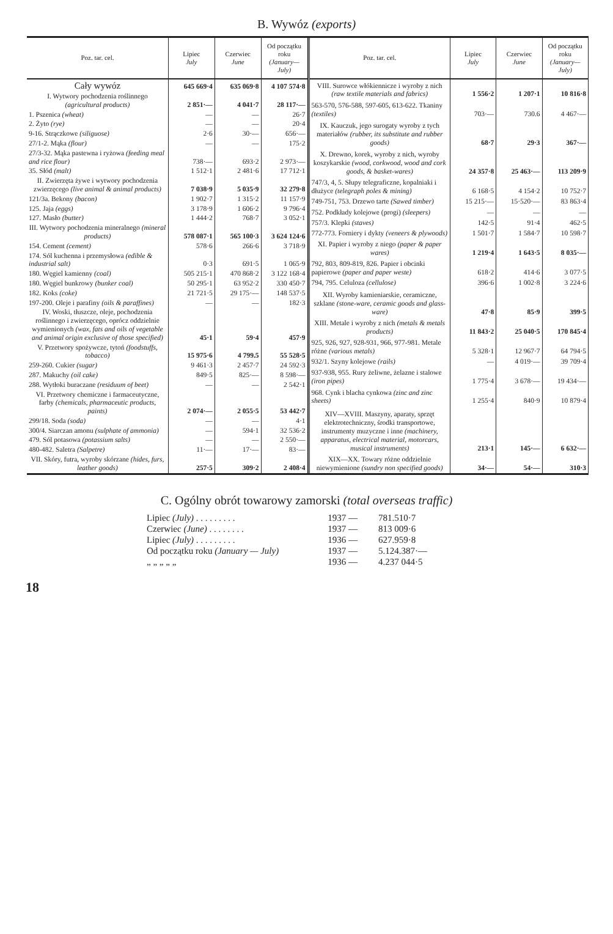B. Wywóz (exports)
| Poz. tar. cel. | Lipiec July | Czerwiec June | Od początku roku (January—July) |
| --- | --- | --- | --- |
| Cały wywóz | 645 669·4 | 635 069·8 | 4 107 574·8 |
| I. Wytwory pochodzenia roślinnego (agricultural products) | 2 851·— | 4 041·7 | 28 117·— |
| 1. Pszenica (wheat) | — | — | 26·7 |
| 2. Żyto (rye) | — | — | 20·4 |
| 9-16. Strączkowe (siliguose) | 2·6 | 30·— | 656·— |
| 27/1-2. Mąka (flour) | — | — | 175·2 |
| 27/3-32. Mąka pastewna i ryżowa (feeding meal and rice flour) | 738·— | 693·2 | 2 973·— |
| 35. Słód (malt) | 1 512·1 | 2 481·6 | 17 712·1 |
| II. Zwierzęta żywe i wytwory pochodzenia zwierzęcego (live animal & animal products) | 7 038·9 | 5 035·9 | 32 279·8 |
| 121/3a. Bekony (bacon) | 1 902·7 | 1 315·2 | 11 157·9 |
| 125. Jaja (eggs) | 3 178·9 | 1 606·2 | 9 796·4 |
| 127. Masło (butter) | 1 444·2 | 768·7 | 3 052·1 |
| III. Wytwory pochodzenia mineralnego (mineral products) | 578 087·1 | 565 100·3 | 3 624 124·6 |
| 154. Cement (cement) | 578·6 | 266·6 | 3 718·9 |
| 174. Sól kuchenna i przemysłowa (edible & industrial salt) | 0·3 | 691·5 | 1 065·9 |
| 180. Węgiel kamienny (coal) | 505 215·1 | 470 868·2 | 3 122 168·4 |
| 180. Węgiel bunkrowy (bunker coal) | 50 295·1 | 63 952·2 | 330 450·7 |
| 182. Koks (coke) | 21 721·5 | 29 175·— | 148 537·5 |
| 197-200. Oleje i parafiny (oils & paraffines) | — | — | 182·3 |
| IV. Woski, tłuszcze, oleje, pochodzenia roślinnego i zwierzęcego, oprócz oddzielnie wymienionych (wax, fats and oils of vegetable and animal origin exclusive of those specified) | 45·1 | 59·4 | 457·9 |
| V. Przetwory spożywcze, tytoń (foodstuffs, tobacco) | 15 975·6 | 4 799.5 | 55 528·5 |
| 259-260. Cukier (sugar) | 9 461·3 | 2 457·7 | 24 592·3 |
| 287. Makuchy (oil cake) | 849·5 | 825·— | 8 598·— |
| 288. Wytłoki buraczane (residuum of beet) | — | — | 2 542·1 |
| VI. Przetwory chemiczne i farmaceutyczne, farby (chemicals, pharmaceutic products, paints) | 2 074·— | 2 055·5 | 53 442·7 |
| 299/18. Soda (soda) | — | — | 4·1 |
| 300/4. Siarczan amonu (sulphate of ammonia) | — | 594·1 | 32 536·2 |
| 479. Sól potasowa (potassium salts) | — | — | 2 550·— |
| 480-482. Saletra (Salpetre) | 11·— | 17·— | 83·— |
| VII. Skóry, futra, wyroby skórzane (hides, furs, leather goods) | 257·5 | 309·2 | 2 408·4 |
| Poz. tar. cel. | Lipiec July | Czerwiec June | Od początku roku (January—July) |
| --- | --- | --- | --- |
| VIII. Surowce włókiennicze i wyroby z nich (raw textile materials and fabrics) | 1 556·2 | 1 207·1 | 10 816·8 |
| 563-570, 576-588, 597-605, 613-622. Tkaniny (textiles) | 703·— | 730.6 | 4 467·— |
| IX. Kauczuk, jego surogaty wyroby z tych materiałów (rubber, its substitute and rubber goods) | 68·7 | 29·3 | 367·— |
| X. Drewno, korek, wyroby z nich, wyroby koszykarskie (wood, corkwood, wood and cork goods, & basket-wares) | 24 357·8 | 25 463·— | 113 209·9 |
| 747/3, 4, 5. Słupy telegraficzne, kopalniaki i dłużyce (telegraph poles & mining) | 6 168·5 | 4 154·2 | 10 752·7 |
| 749-751, 753. Drzewo tarte (Sawed timber) | 15 215·— | 15·520·— | 83 863·4 |
| 752. Podkłady kolejowe (progi) (sleepers) | — | — | — |
| 757/3. Klepki (staves) | 142·5 | 91·4 | 462·5 |
| 772-773. Forniery i dykty (veneers & plywoods) | 1 501·7 | 1 584·7 | 10 598·7 |
| XI. Papier i wyroby z niego (paper & paper wares) | 1 219·4 | 1 643·5 | 8 035·— |
| 792, 803, 809-819, 826. Papier i obcinki papierowe (paper and paper weste) | 618·2 | 414·6 | 3 077·5 |
| 794, 795. Celuloza (cellulose) | 396·6 | 1 002·8 | 3 224·6 |
| XII. Wyroby kamieniarskie, ceramiczne, szklane (stone-ware, ceramic goods and glass-ware) | 47·8 | 85·9 | 399·5 |
| XIII. Metale i wyroby z nich (metals & metals products) | 11 843·2 | 25 040·5 | 170 845·4 |
| 925, 926, 927, 928-931, 966, 977-981. Metale różne (various metals) | 5 328·1 | 12 967·7 | 64 794·5 |
| 932/1. Szyny kolejowe (rails) | — | 4 019·— | 39 709·4 |
| 937-938, 955. Rury żeliwne, żelazne i stalowe (iron pipes) | 1 775·4 | 3 678·— | 19 434·— |
| 968. Cynk i blacha cynkowa (zinc and zinc sheets) | 1 255·4 | 840·9 | 10 879·4 |
| XIV—XVIII. Maszyny, aparaty, sprzęt elektrotechniczny, środki transportowe, instrumenty muzyczne i inne (machinery, apparatus, electrical material, motorcars, musical instruments) | 213·1 | 145·— | 6 632·— |
| XIX—XX. Towary różne oddzielnie niewymienione (sundry non specified goods) | 34·— | 54·— | 310·3 |
C. Ogólny obrót towarowy zamorski (total overseas traffic)
| Lipiec (July) . . . . . . . . . | 1937 — | 781.510·7 |
| Czerwiec (June) . . . . . . . . | 1937 — | 813 009·6 |
| Lipiec (July) . . . . . . . . . | 1936 — | 627.959·8 |
| Od początku roku (January — July) | 1937 — | 5.124.387·— |
| „ „ „ „ „ | 1936 — | 4.237 044·5 |
18